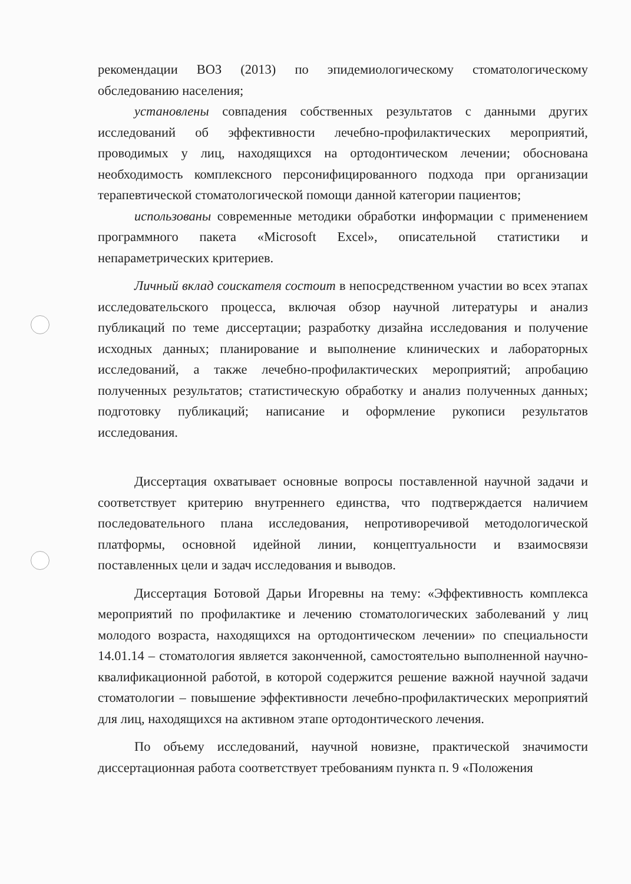рекомендации ВОЗ (2013) по эпидемиологическому стоматологическому обследованию населения;
установлены совпадения собственных результатов с данными других исследований об эффективности лечебно-профилактических мероприятий, проводимых у лиц, находящихся на ортодонтическом лечении; обоснована необходимость комплексного персонифицированного подхода при организации терапевтической стоматологической помощи данной категории пациентов;
использованы современные методики обработки информации с применением программного пакета «Microsoft Excel», описательной статистики и непараметрических критериев.
Личный вклад соискателя состоит в непосредственном участии во всех этапах исследовательского процесса, включая обзор научной литературы и анализ публикаций по теме диссертации; разработку дизайна исследования и получение исходных данных; планирование и выполнение клинических и лабораторных исследований, а также лечебно-профилактических мероприятий; апробацию полученных результатов; статистическую обработку и анализ полученных данных; подготовку публикаций; написание и оформление рукописи результатов исследования.
Диссертация охватывает основные вопросы поставленной научной задачи и соответствует критерию внутреннего единства, что подтверждается наличием последовательного плана исследования, непротиворечивой методологической платформы, основной идейной линии, концептуальности и взаимосвязи поставленных цели и задач исследования и выводов.
Диссертация Ботовой Дарьи Игоревны на тему: «Эффективность комплекса мероприятий по профилактике и лечению стоматологических заболеваний у лиц молодого возраста, находящихся на ортодонтическом лечении» по специальности 14.01.14 – стоматология является законченной, самостоятельно выполненной научно-квалификационной работой, в которой содержится решение важной научной задачи стоматологии – повышение эффективности лечебно-профилактических мероприятий для лиц, находящихся на активном этапе ортодонтического лечения.
По объему исследований, научной новизне, практической значимости диссертационная работа соответствует требованиям пункта п. 9 «Положения